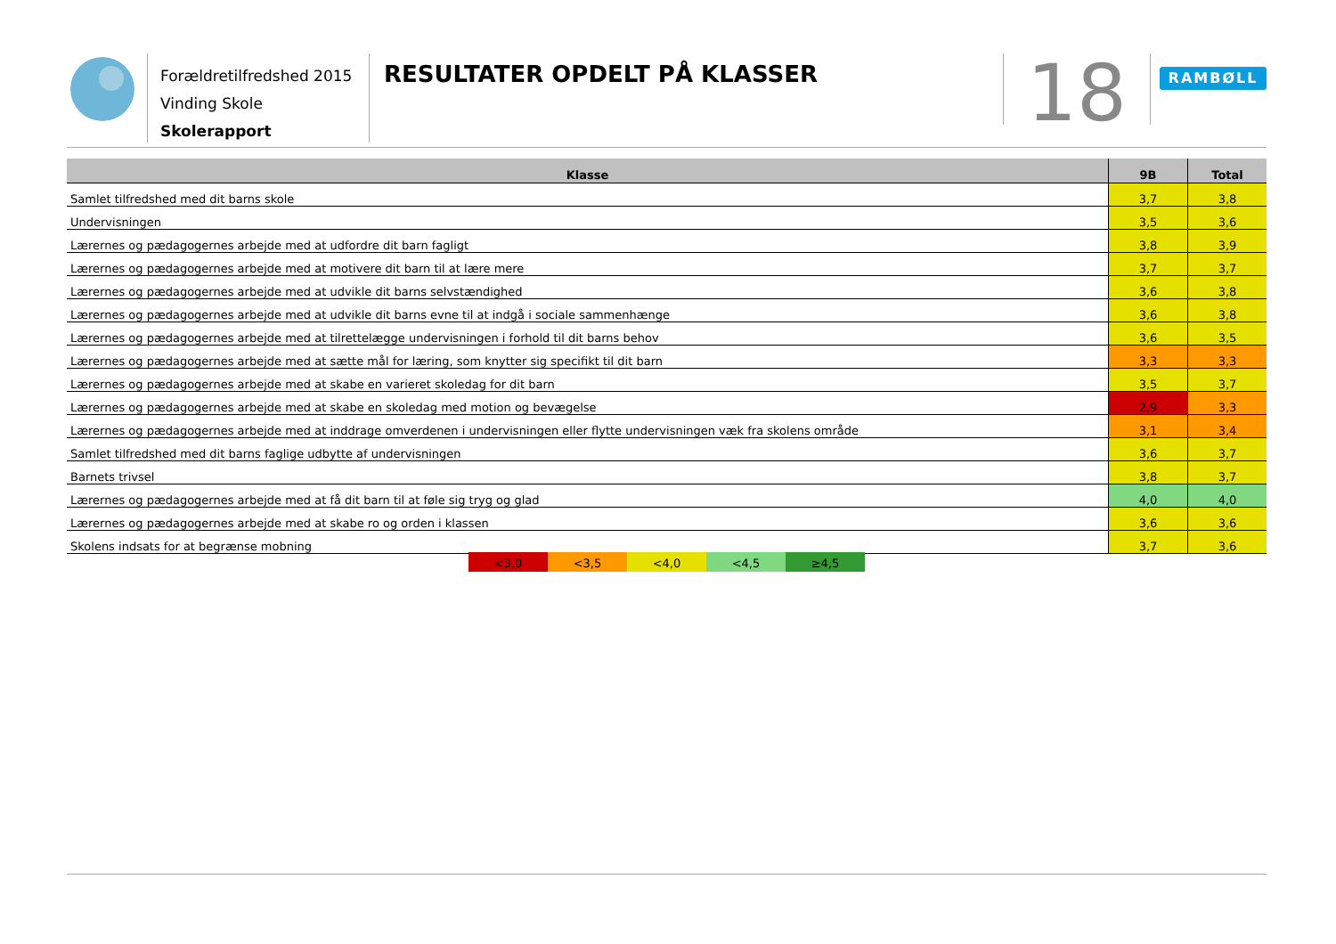Forældretilfredshed 2015
Vinding Skole
Skolerapport
RESULTATER OPDELT PÅ KLASSER
18
RAMBØLL
| Klasse | 9B | Total |
| --- | --- | --- |
| Samlet tilfredshed med dit barns skole | 3,7 | 3,8 |
| Undervisningen | 3,5 | 3,6 |
| Lærernes og pædagogernes arbejde med at udfordre dit barn fagligt | 3,8 | 3,9 |
| Lærernes og pædagogernes arbejde med at motivere dit barn til at lære mere | 3,7 | 3,7 |
| Lærernes og pædagogernes arbejde med at udvikle dit barns selvstændighed | 3,6 | 3,8 |
| Lærernes og pædagogernes arbejde med at udvikle dit barns evne til at indgå i sociale sammenhænge | 3,6 | 3,8 |
| Lærernes og pædagogernes arbejde med at tilrettelægge undervisningen i forhold til dit barns behov | 3,6 | 3,5 |
| Lærernes og pædagogernes arbejde med at sætte mål for læring, som knytter sig specifikt til dit barn | 3,3 | 3,3 |
| Lærernes og pædagogernes arbejde med at skabe en varieret skoledag for dit barn | 3,5 | 3,7 |
| Lærernes og pædagogernes arbejde med at skabe en skoledag med motion og bevægelse | 2,9 | 3,3 |
| Lærernes og pædagogernes arbejde med at inddrage omverdenen i undervisningen eller flytte undervisningen væk fra skolens område | 3,1 | 3,4 |
| Samlet tilfredshed med dit barns faglige udbytte af undervisningen | 3,6 | 3,7 |
| Barnets trivsel | 3,8 | 3,7 |
| Lærernes og pædagogernes arbejde med at få dit barn til at føle sig tryg og glad | 4,0 | 4,0 |
| Lærernes og pædagogernes arbejde med at skabe ro og orden i klassen | 3,6 | 3,6 |
| Skolens indsats for at begrænse mobning | 3,7 | 3,6 |
<3,0 <3,5 <4,0 <4,5 ≥4,5